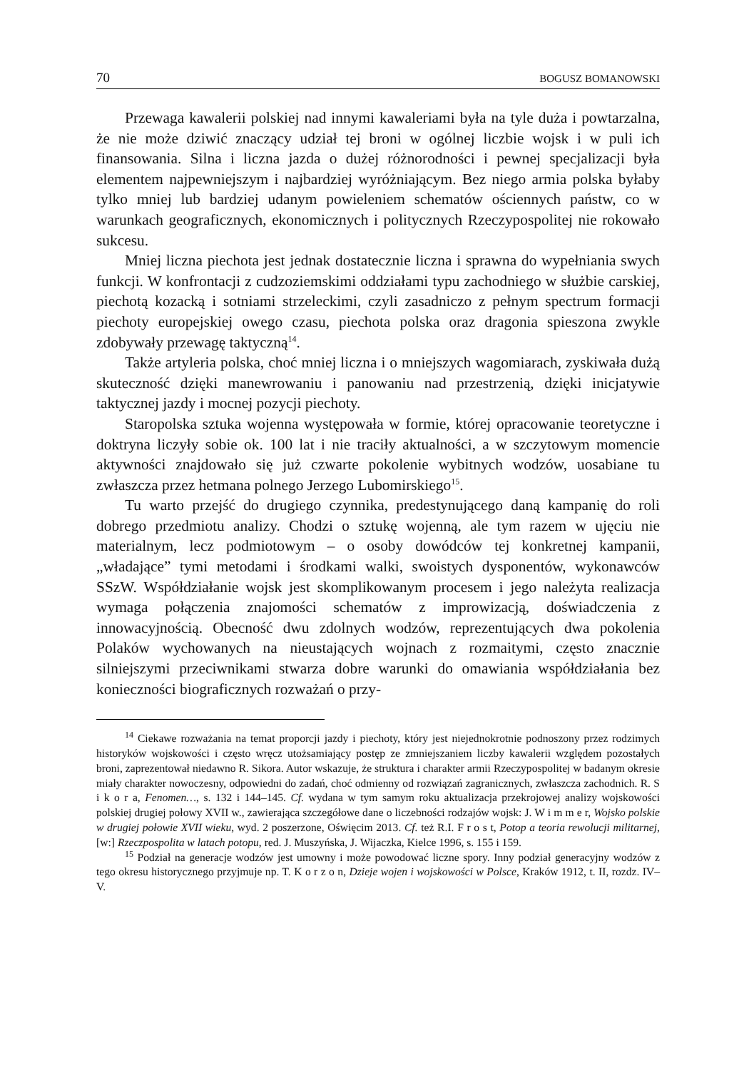70 BOGUSZ BOMANOWSKI
Przewaga kawalerii polskiej nad innymi kawaleriami była na tyle duża i powtarzalna, że nie może dziwić znaczący udział tej broni w ogólnej liczbie wojsk i w puli ich finansowania. Silna i liczna jazda o dużej różnorodności i pewnej specjalizacji była elementem najpewniejszym i najbardziej wyróżniającym. Bez niego armia polska byłaby tylko mniej lub bardziej udanym powieleniem schematów ościennych państw, co w warunkach geograficznych, ekonomicznych i politycznych Rzeczypospolitej nie rokowało sukcesu.
Mniej liczna piechota jest jednak dostatecznie liczna i sprawna do wypełniania swych funkcji. W konfrontacji z cudzoziemskimi oddziałami typu zachodniego w służbie carskiej, piechotą kozacką i sotniami strzeleckimi, czyli zasadniczo z pełnym spectrum formacji piechoty europejskiej owego czasu, piechota polska oraz dragonia spieszona zwykle zdobywały przewagę taktyczną<sup>14</sup>.
Także artyleria polska, choć mniej liczna i o mniejszych wagomiarach, zyskiwała dużą skuteczność dzięki manewrowaniu i panowaniu nad przestrzenią, dzięki inicjatywie taktycznej jazdy i mocnej pozycji piechoty.
Staropolska sztuka wojenna występowała w formie, której opracowanie teoretyczne i doktryna liczyły sobie ok. 100 lat i nie traciły aktualności, a w szczytowym momencie aktywności znajdowało się już czwarte pokolenie wybitnych wodzów, uosabiane tu zwłaszcza przez hetmana polnego Jerzego Lubomirskiego<sup>15</sup>.
Tu warto przejść do drugiego czynnika, predestynującego daną kampanię do roli dobrego przedmiotu analizy. Chodzi o sztukę wojenną, ale tym razem w ujęciu nie materialnym, lecz podmiotowym – o osoby dowódców tej konkretnej kampanii, „władające” tymi metodami i środkami walki, swoistych dysponentów, wykonawców SSzW. Współdziałanie wojsk jest skomplikowanym procesem i jego należyta realizacja wymaga połączenia znajomości schematów z improwizacją, doświadczenia z innowacyjnością. Obecność dwu zdolnych wodzów, reprezentujących dwa pokolenia Polaków wychowanych na nieustających wojnach z rozmaitymi, często znacznie silniejszymi przeciwnikami stwarza dobre warunki do omawiania współdziałania bez konieczności biograficznych rozważań o przy-
<sup>14</sup> Ciekawe rozważania na temat proporcji jazdy i piechoty, który jest niejednokrotnie podnoszony przez rodzimych historyków wojskowości i często wręcz utożsamiający postęp ze zmniejszaniem liczby kawalerii względem pozostałych broni, zaprezentował niedawno R. Sikora. Autor wskazuje, że struktura i charakter armii Rzeczypospolitej w badanym okresie miały charakter nowoczesny, odpowiedni do zadań, choć odmienny od rozwiązań zagranicznych, zwłaszcza zachodnich. R. S i k o r a, Fenomen…, s. 132 i 144–145. Cf. wydana w tym samym roku aktualizacja przekrojowej analizy wojskowości polskiej drugiej połowy XVII w., zawierająca szczegółowe dane o liczebności rodzajów wojsk: J. W i m m e r, Wojsko polskie w drugiej połowie XVII wieku, wyd. 2 poszerzone, Oświęcim 2013. Cf. też R.I. F r o s t, Potop a teoria rewolucji militarnej, [w:] Rzeczpospolita w latach potopu, red. J. Muszyńska, J. Wijaczka, Kielce 1996, s. 155 i 159.
<sup>15</sup> Podział na generacje wodzów jest umowny i może powodować liczne spory. Inny podział generacyjny wodzów z tego okresu historycznego przyjmuje np. T. K o r z o n, Dzieje wojen i wojskowości w Polsce, Kraków 1912, t. II, rozdz. IV–V.